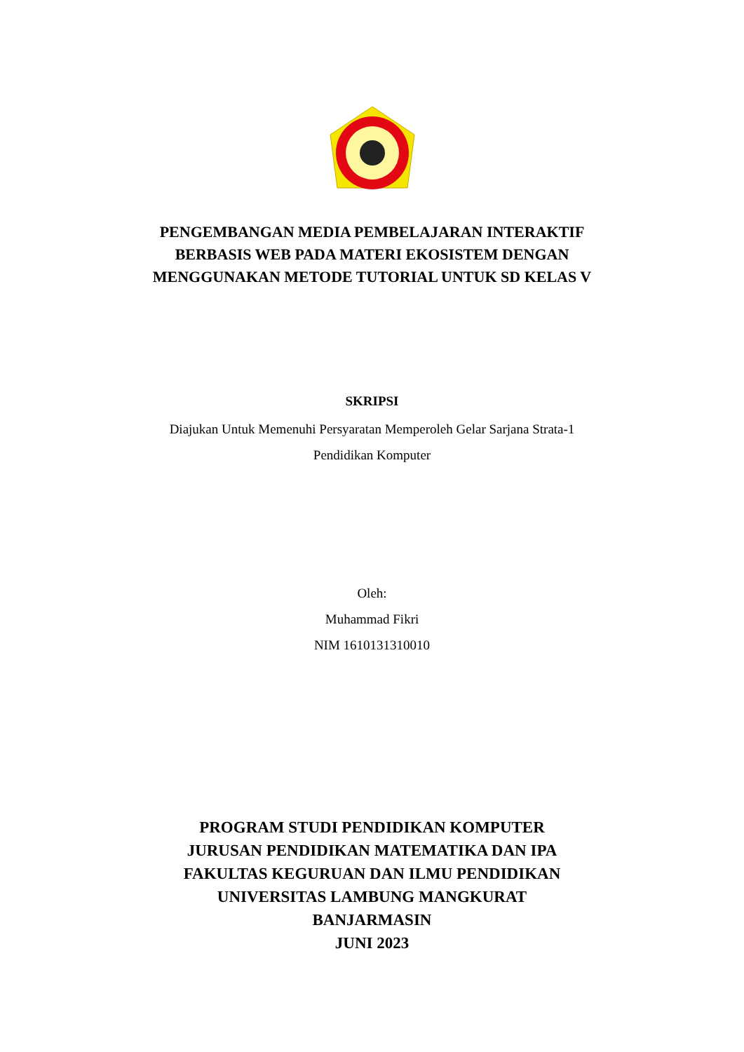PENGEMBANGAN MEDIA PEMBELAJARAN INTERAKTIF
BERBASIS WEB PADA MATERI EKOSISTEM DENGAN
MENGGUNAKAN METODE TUTORIAL UNTUK SD KELAS V
SKRIPSI
Diajukan Untuk Memenuhi Persyaratan Memperoleh Gelar Sarjana Strata-1
Pendidikan Komputer
Oleh:
Muhammad Fikri
NIM 1610131310010
PROGRAM STUDI PENDIDIKAN KOMPUTER
JURUSAN PENDIDIKAN MATEMATIKA DAN IPA
FAKULTAS KEGURUAN DAN ILMU PENDIDIKAN
UNIVERSITAS LAMBUNG MANGKURAT
BANJARMASIN
JUNI 2023